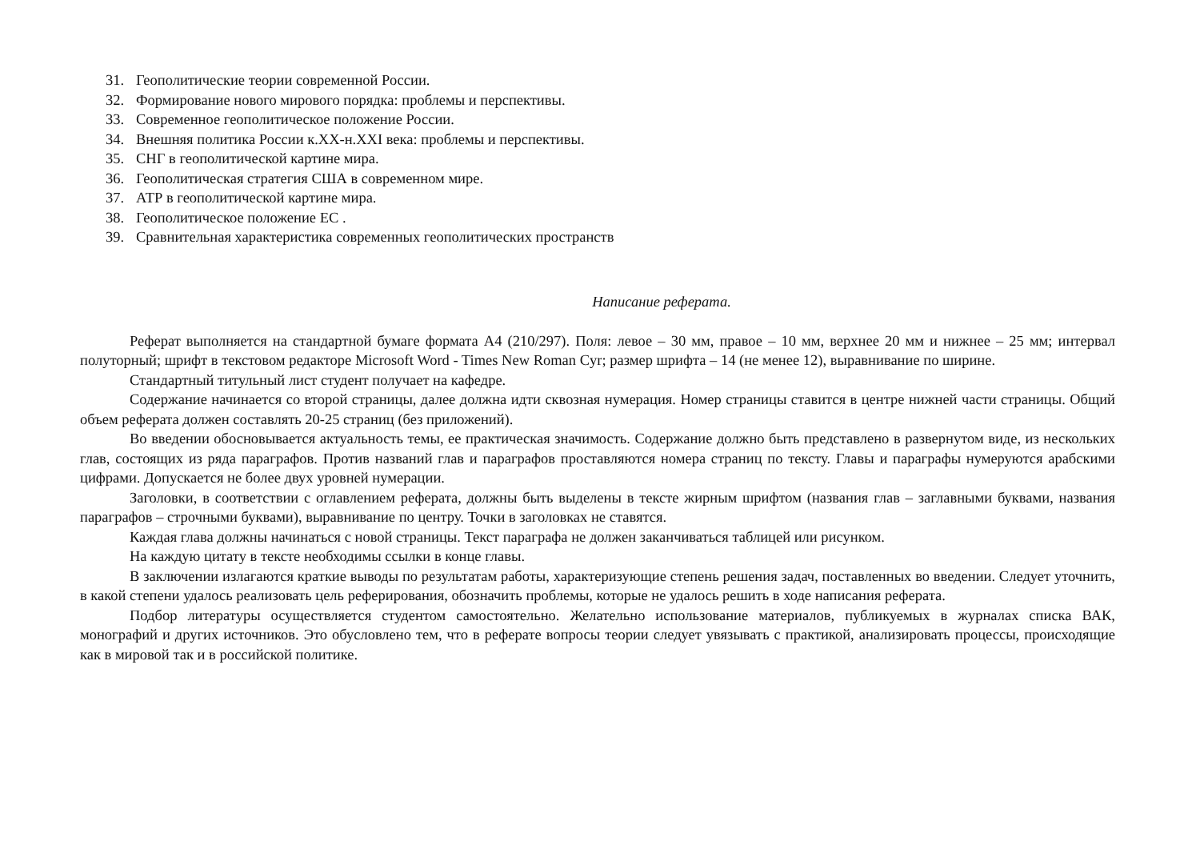31. Геополитические теории современной России.
32. Формирование нового мирового порядка: проблемы и перспективы.
33. Современное геополитическое положение России.
34. Внешняя политика России к.XX-н.XXI века: проблемы и перспективы.
35. СНГ в геополитической картине мира.
36. Геополитическая стратегия США в современном мире.
37. АТР в геополитической картине мира.
38. Геополитическое положение ЕС .
39. Сравнительная характеристика современных геополитических пространств
Написание реферата.
Реферат выполняется на стандартной бумаге формата А4 (210/297). Поля: левое – 30 мм, правое – 10 мм, верхнее 20 мм и нижнее – 25 мм; интервал полуторный; шрифт в текстовом редакторе Microsoft Word - Times New Roman Cyr; размер шрифта – 14 (не менее 12), выравнивание по ширине.
Стандартный титульный лист студент получает на кафедре.
Содержание начинается со второй страницы, далее должна идти сквозная нумерация. Номер страницы ставится в центре нижней части страницы. Общий объем реферата должен составлять 20-25 страниц (без приложений).
Во введении обосновывается актуальность темы, ее практическая значимость. Содержание должно быть представлено в развернутом виде, из нескольких глав, состоящих из ряда параграфов. Против названий глав и параграфов проставляются номера страниц по тексту. Главы и параграфы нумеруются арабскими цифрами. Допускается не более двух уровней нумерации.
Заголовки, в соответствии с оглавлением реферата, должны быть выделены в тексте жирным шрифтом (названия глав – заглавными буквами, названия параграфов – строчными буквами), выравнивание по центру. Точки в заголовках не ставятся.
Каждая глава должны начинаться с новой страницы. Текст параграфа не должен заканчиваться таблицей или рисунком.
На каждую цитату в тексте необходимы ссылки в конце главы.
В заключении излагаются краткие выводы по результатам работы, характеризующие степень решения задач, поставленных во введении. Следует уточнить, в какой степени удалось реализовать цель реферирования, обозначить проблемы, которые не удалось решить в ходе написания реферата.
Подбор литературы осуществляется студентом самостоятельно. Желательно использование материалов, публикуемых в журналах списка ВАК, монографий и других источников. Это обусловлено тем, что в реферате вопросы теории следует увязывать с практикой, анализировать процессы, происходящие как в мировой так и в российской политике.